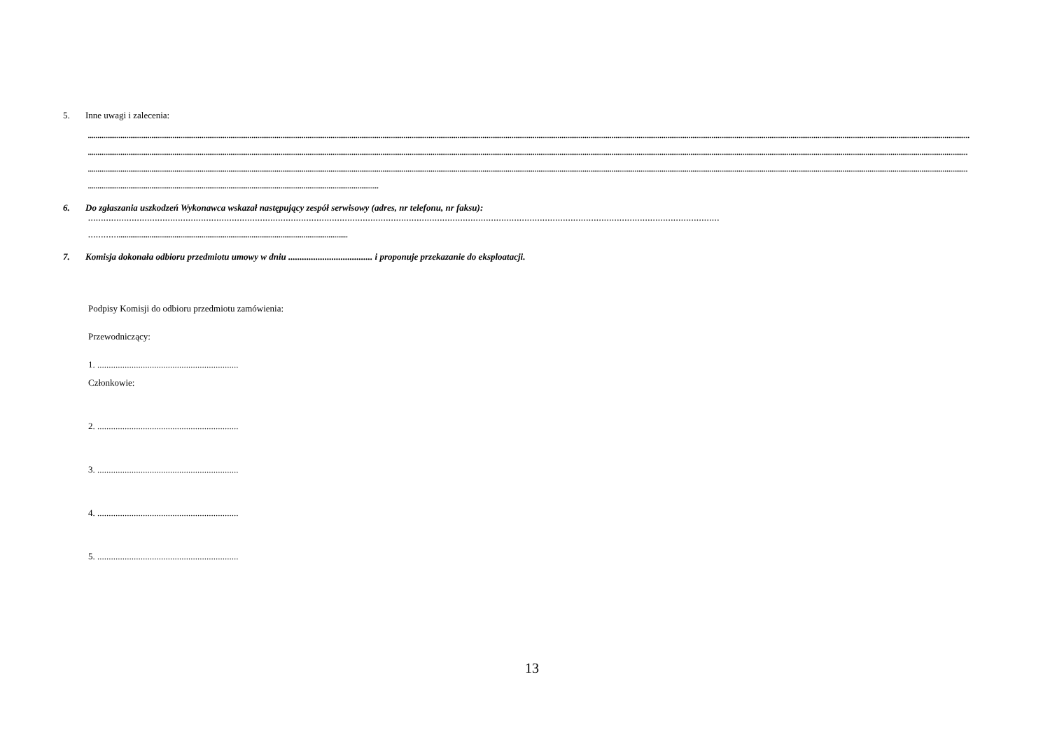5. Inne uwagi i zalecenia:
..........................................................................................................................................................................................................................................................................................................................................................................................................................................................................
.........................................................................................................................................................................................................................................................................................................................................................................................................................................................................
.........................................................................................................................................................................................................................................................................................................................................................................................................................................................................
.......................................................................................................................................................
6. Do zgłaszania uszkodzeń Wykonawca wskazał następujący zespół serwisowy (adres, nr telefonu, nr faksu):
…………………………………………………………………………………………………………………………………………………………………………………………………………………………
………….......................................................................................................................
7. Komisja dokonała odbioru przedmiotu umowy w dniu ..................................... i proponuje przekazanie do eksploatacji.
Podpisy Komisji do odbioru przedmiotu zamówienia:
Przewodniczący:
1. ..............................................................
Członkowie:
2. ..............................................................
3. ..............................................................
4. ..............................................................
5. ..............................................................
13